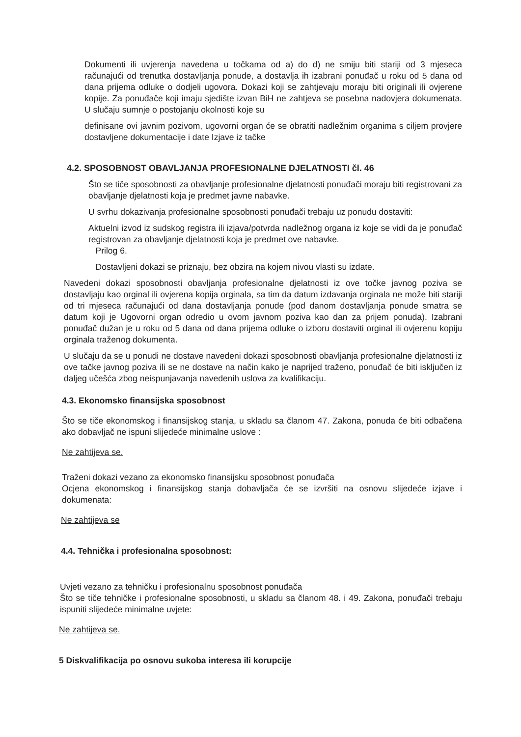Dokumenti ili uvjerenja navedena u točkama od a) do d) ne smiju biti stariji od 3 mjeseca računajući od trenutka dostavljanja ponude, a dostavlja ih izabrani ponuđač u roku od 5 dana od dana prijema odluke o dodjeli ugovora. Dokazi koji se zahtjevaju moraju biti originali ili ovjerene kopije. Za ponuđače koji imaju sjedište izvan BiH ne zahtjeva se posebna nadovjera dokumenata. U slučaju sumnje o postojanju okolnosti koje su
definisane ovi javnim pozivom, ugovorni organ će se obratiti nadležnim organima s ciljem provjere dostavljene dokumentacije i date Izjave iz tačke
4.2. SPOSOBNOST OBAVLJANJA PROFESIONALNE DJELATNOSTI čl. 46
Što se tiče sposobnosti za obavljanje profesionalne djelatnosti ponuđači moraju biti registrovani za obavljanje djelatnosti koja je predmet javne nabavke.
U svrhu dokazivanja profesionalne sposobnosti ponuđači trebaju uz ponudu dostaviti:
Aktuelni izvod iz sudskog registra ili izjava/potvrda nadležnog organa iz koje se vidi da je ponuđač registrovan za obavljanje djelatnosti koja je predmet ove nabavke.
Prilog 6.
Dostavljeni dokazi se priznaju, bez obzira na kojem nivou vlasti su izdate.
Navedeni dokazi sposobnosti obavljanja profesionalne djelatnosti iz ove točke javnog poziva se dostavljaju kao orginal ili ovjerena kopija orginala, sa tim da datum izdavanja orginala ne može biti stariji od tri mjeseca računajući od dana dostavljanja ponude (pod danom dostavljanja ponude smatra se datum koji je Ugovorni organ odredio u ovom javnom poziva kao dan za prijem ponuda). Izabrani ponuđač dužan je u roku od 5 dana od dana prijema odluke o izboru dostaviti orginal ili ovjerenu kopiju orginala traženog dokumenta.
U slučaju da se u ponudi ne dostave navedeni dokazi sposobnosti obavljanja profesionalne djelatnosti iz ove tačke javnog poziva ili se ne dostave na način kako je naprijed traženo, ponuđač će biti isključen iz daljeg učešća zbog neispunjavanja navedenih uslova za kvalifikaciju.
4.3. Ekonomsko finansijska sposobnost
Što se tiče ekonomskog i finansijskog stanja, u skladu sa članom 47. Zakona, ponuda će biti odbačena ako dobavljač ne ispuni slijedeće minimalne uslove :
Ne zahtijeva se.
Traženi dokazi vezano za ekonomsko finansijsku sposobnost ponuđača
Ocjena ekonomskog i finansijskog stanja dobavljača će se izvršiti na osnovu slijedeće izjave i dokumenata:
Ne zahtijeva se
4.4. Tehnička i profesionalna sposobnost:
Uvjeti vezano za tehničku i profesionalnu sposobnost ponuđača
Što se tiče tehničke i profesionalne sposobnosti, u skladu sa članom 48. i 49. Zakona, ponuđači trebaju ispuniti slijedeće minimalne uvjete:
Ne zahtijeva se.
5 Diskvalifikacija po osnovu sukoba interesa ili korupcije